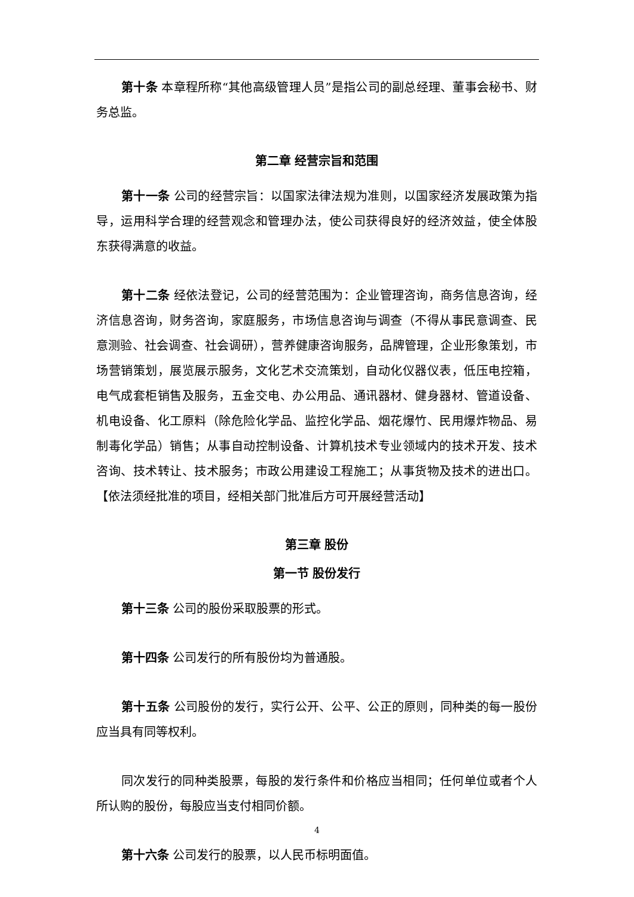第十条 本章程所称“其他高级管理人员”是指公司的副总经理、董事会秘书、财务总监。
第二章 经营宗旨和范围
第十一条 公司的经营宗旨：以国家法律法规为准则，以国家经济发展政策为指导，运用科学合理的经营观念和管理办法，使公司获得良好的经济效益，使全体股东获得满意的收益。
第十二条 经依法登记，公司的经营范围为：企业管理咨询，商务信息咨询，经济信息咨询，财务咨询，家庭服务，市场信息咨询与调查（不得从事民意调查、民意测验、社会调查、社会调研），营养健康咨询服务，品牌管理，企业形象策划，市场营销策划，展览展示服务，文化艺术交流策划，自动化仪器仪表，低压电控箱，电气成套柜销售及服务，五金交电、办公用品、通讯器材、健身器材、管道设备、机电设备、化工原料（除危险化学品、监控化学品、烟花爆竹、民用爆炸物品、易制毒化学品）销售；从事自动控制设备、计算机技术专业领域内的技术开发、技术咨询、技术转让、技术服务；市政公用建设工程施工；从事货物及技术的进出口。【依法须经批准的项目，经相关部门批准后方可开展经营活动】
第三章 股份
第一节 股份发行
第十三条 公司的股份采取股票的形式。
第十四条 公司发行的所有股份均为普通股。
第十五条 公司股份的发行，实行公开、公平、公正的原则，同种类的每一股份应当具有同等权利。
同次发行的同种类股票，每股的发行条件和价格应当相同；任何单位或者个人所认购的股份，每股应当支付相同价额。
第十六条 公司发行的股票，以人民币标明面值。
4